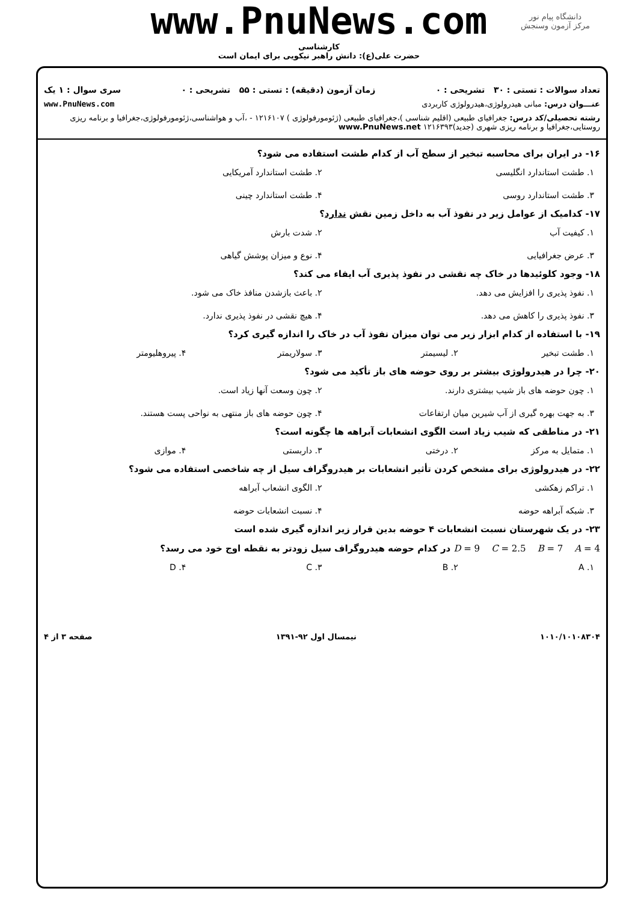www.PnuNews.com
دانشگاه پیام نور
مرکز آزمون وسنجش
کارشناسی
حضرت علی(ع): دانش راهبر نیکویی برای ایمان است
تعداد سوالات : تستی : ۳۰ تشریحی : ۰ زمان آزمون (دقیقه) : تستی : ۵۵ تشریحی : ۰ سری سوال : ۱ یک
عنـــوان درس: مبانی هیدرولوژی،هیدرولوژی کاربردی www.PnuNews.com
رشته تحصیلی/کد درس: جغرافیای طبیعی (اقلیم شناسی )،جغرافیای طبیعی (ژئومورفولوژی ) ۱۲۱۶۱۰۷ - ،آب و هواشناسی،ژئومورفولوژی،جغرافیا و برنامه ریزی روستایی،جغرافیا و برنامه ریزی شهری (جدید)۱۲۱۶۳۹۳ www.PnuNews.net
۱۶- در ایران برای محاسبه تبخیر از سطح آب از کدام طشت استفاده می شود؟
۱. طشت استاندارد انگلیسی ۲. طشت استاندارد آمریکایی ۳. طشت استاندارد روسی ۴. طشت استاندارد چینی
۱۷- کدامیک از عوامل زیر در نفوذ آب به داخل زمین نقش ندارد؟
۱. کیفیت آب ۲. شدت بارش ۳. عرض جغرافیایی ۴. نوع و میزان پوشش گیاهی
۱۸- وجود کلوئیدها در خاک چه نقشی در نفوذ پذیری آب ایفاء می کند؟
۱. نفوذ پذیری را افزایش می دهد. ۲. باعث بازشدن منافذ خاک می شود. ۳. نفوذ پذیری را کاهش می دهد. ۴. هیچ نقشی در نفوذ پذیری ندارد.
۱۹- با استفاده از کدام ابزار زیر می توان میزان نفوذ آب در خاک را اندازه گیری کرد؟
۱. طشت تبخیر ۲. لیسیمتر ۳. سولاریمتر ۴. پیروهلیومتر
۲۰- چرا در هیدرولوژی بیشتر بر روی حوضه های باز تأکید می شود؟
۱. چون حوضه های باز شیب بیشتری دارند. ۲. چون وسعت آنها زیاد است. ۳. به جهت بهره گیری از آب شیرین میان ارتفاعات ۴. چون حوضه های باز منتهی به نواحی پست هستند.
۲۱- در مناطقی که شیب زیاد است الگوی انشعابات آبراهه ها چگونه است؟
۱. متمایل به مرکز ۲. درختی ۳. داربستی ۴. موازی
۲۲- در هیدرولوژی برای مشخص کردن تأثیر انشعابات بر هیدروگراف سیل از چه شاخصی استفاده می شود؟
۱. تراکم زهکشی ۲. الگوی انشعاب آبراهه ۳. شبکه آبراهه حوضه ۴. نسبت انشعابات حوضه
۲۳- در یک شهرستان نسبت انشعابات ۴ حوضه بدین قرار زیر اندازه گیری شده است
D = 9 C = 2.5 B = 7 A = 4 در کدام حوضه هیدروگراف سیل زودتر به نقطه اوج خود می رسد؟
۱. A ۲. B ۳. C ۴. D
۱۰۱۰/۱۰۱۰۸۳۰۴ نیمسال اول ۹۲-۱۳۹۱ صفحه ۳ از ۴